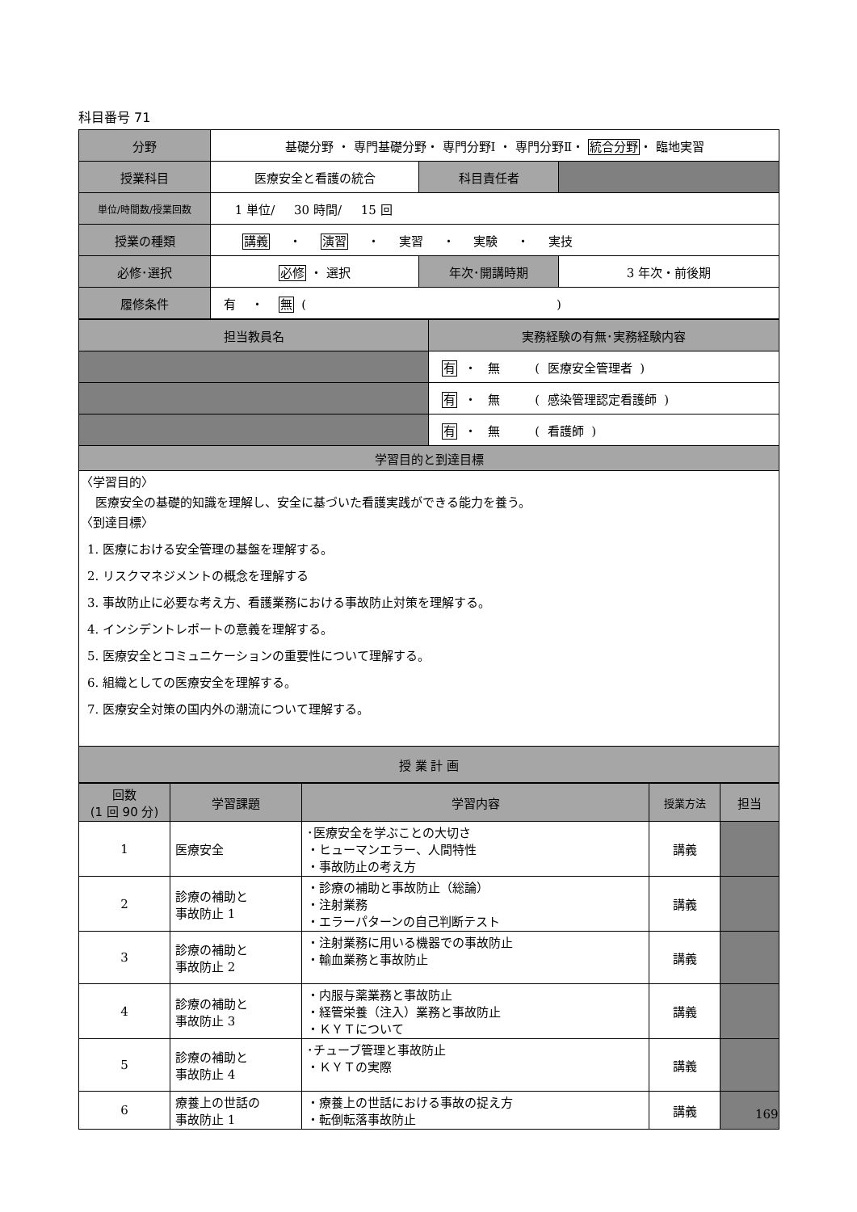科目番号 71
| 分野 | 基礎分野 ・ 専門基礎分野・ 専門分野Ⅰ ・ 専門分野Ⅱ・ 統合分野 ・ 臨地実習 | | |
| 授業科目 | 医療安全と看護の統合 | 科目責任者 | |
| 単位/時間数/授業回数 | 1 単位/ 30 時間/ 15 回 | | |
| 授業の種類 | 講義 ・ 演習 ・ 実習 ・ 実験 ・ 実技 | | |
| 必修･選択 | 必修 ・ 選択 | 年次･開講時期 | 3 年次・前後期 |
| 履修条件 | 有 ・ 無 ( ) | | |
| 担当教員名 | 実務経験の有無･実務経験内容 |
| --- | --- |
| | 有 ・ 無 ( 医療安全管理者 ) |
| | 有 ・ 無 ( 感染管理認定看護師 ) |
| | 有 ・ 無 ( 看護師 ) |
| 学習目的と到達目標 | |
| 〈学習目的〉 医療安全の基礎的知識を理解し、安全に基づいた看護実践ができる能力を養う。 〈到達目標〉 1. 医療における安全管理の基盤を理解する。 2. リスクマネジメントの概念を理解する 3. 事故防止に必要な考え方、看護業務における事故防止対策を理解する。 4. インシデントレポートの意義を理解する。 5. 医療安全とコミュニケーションの重要性について理解する。 6. 組織としての医療安全を理解する。 7. 医療安全対策の国内外の潮流について理解する。 | |
| 授 業 計 画 | |
| 回数 (1 回 90 分) | 学習課題 | 学習内容 | 授業方法 | 担当 |
| --- | --- | --- | --- | --- |
| 1 | 医療安全 | ･医療安全を学ぶことの大切さ ・ヒューマンエラー、人間特性 ・事故防止の考え方 | 講義 | |
| 2 | 診療の補助と 事故防止 1 | ・診療の補助と事故防止（総論） ・注射業務 ・エラーパターンの自己判断テスト | 講義 | |
| 3 | 診療の補助と 事故防止 2 | ・注射業務に用いる機器での事故防止 ・輸血業務と事故防止 | 講義 | |
| 4 | 診療の補助と 事故防止 3 | ・内服与薬業務と事故防止 ・経管栄養（注入）業務と事故防止 ・ＫＹＴについて | 講義 | |
| 5 | 診療の補助と 事故防止 4 | ･チューブ管理と事故防止 ・ＫＹＴの実際 | 講義 | |
| 6 | 療養上の世話の 事故防止 1 | ・療養上の世話における事故の捉え方 ・転倒転落事故防止 | 講義 | |
169